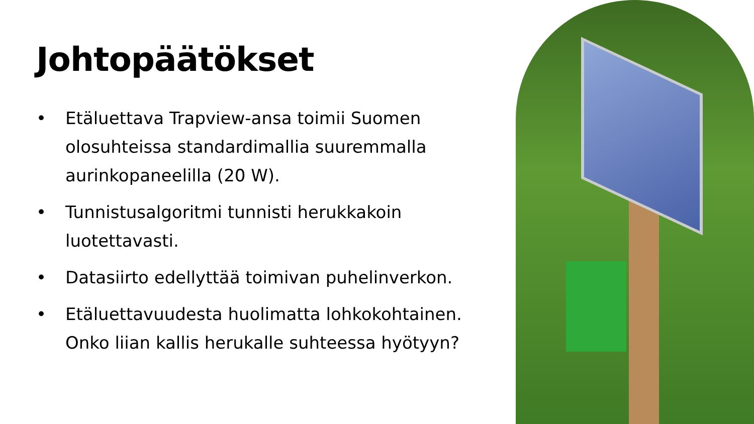Johtopäätökset
• Etäluettava Trapview-ansa toimii Suomen olosuhteissa standardimallia suuremmalla aurinkopaneelilla (20 W).
• Tunnistusalgoritmi tunnisti herukkakoin luotettavasti.
• Datasiirto edellyttää toimivan puhelinverkon.
• Etäluettavuudesta huolimatta lohkokohtainen. Onko liian kallis herukalle suhteessa hyötyyn?